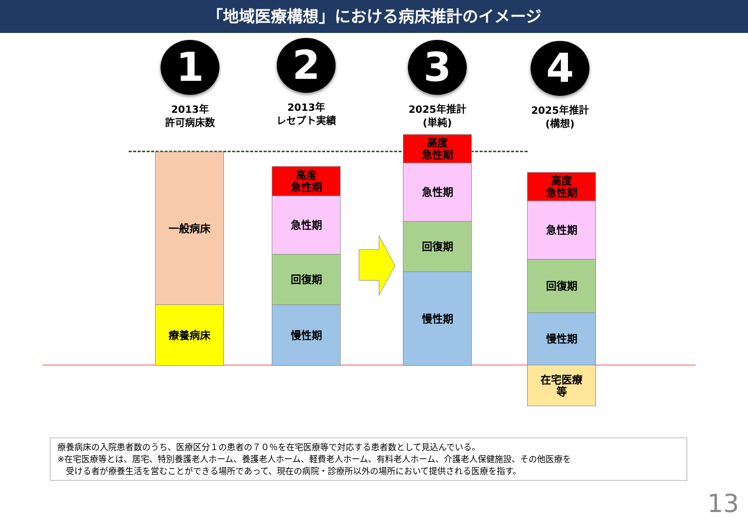「地域医療構想」における病床推計のイメージ
1
2013年
許可病床数
2
2013年
レセプト実績
3
2025年推計
(単純)
4
2025年推計
(構想)
一般病床
療養病床
高度
急性期
急性期
回復期
慢性期
高度
急性期
急性期
回復期
慢性期
高度
急性期
急性期
回復期
慢性期
在宅医療
等
療養病床の入院患者数のうち、医療区分１の患者の７０％を在宅医療等で対応する患者数として見込んでいる。
※在宅医療等とは、居宅、特別養護老人ホーム、養護老人ホーム、軽費老人ホーム、有料老人ホーム、介護老人保健施設、その他医療を
　受ける者が療養生活を営むことができる場所であって、現在の病院・診療所以外の場所において提供される医療を指す。
13